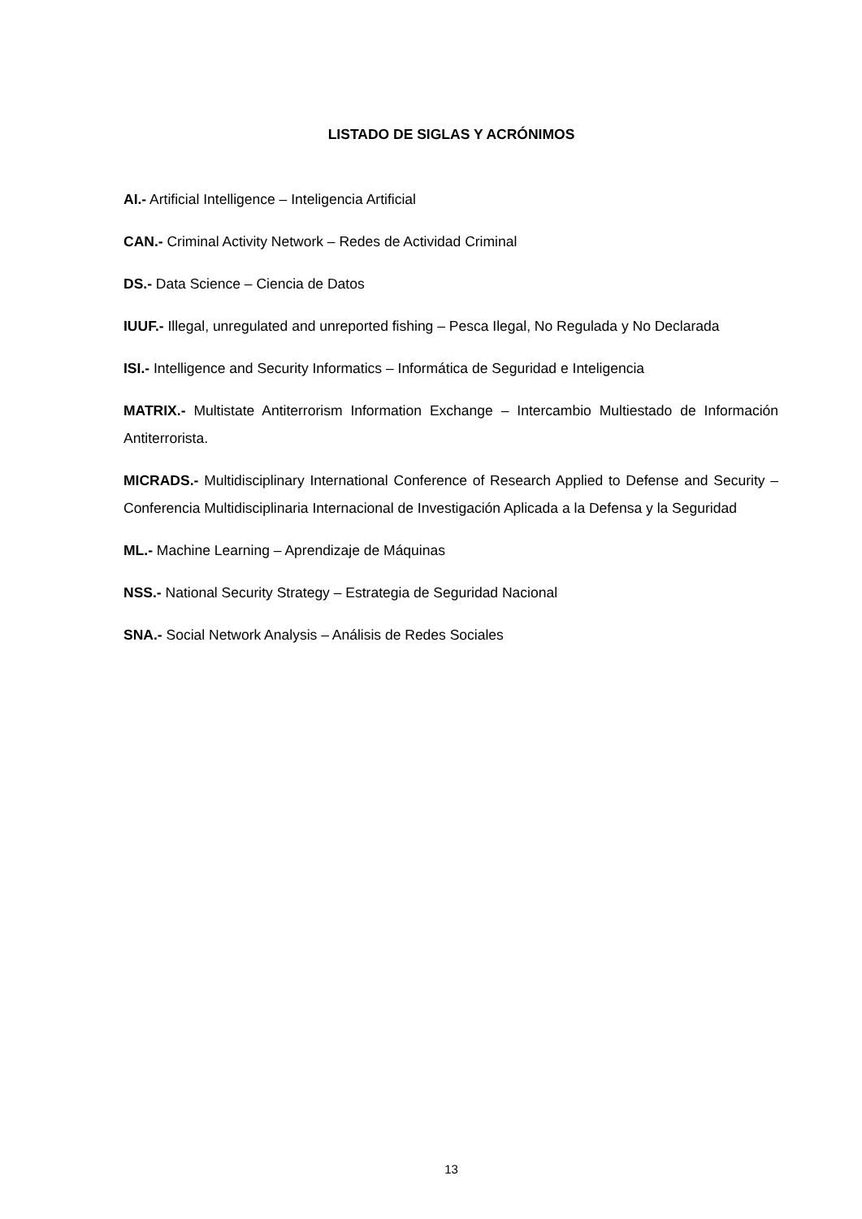LISTADO DE SIGLAS Y ACRÓNIMOS
AI.- Artificial Intelligence – Inteligencia Artificial
CAN.- Criminal Activity Network – Redes de Actividad Criminal
DS.- Data Science – Ciencia de Datos
IUUF.- Illegal, unregulated and unreported fishing – Pesca Ilegal, No Regulada y No Declarada
ISI.- Intelligence and Security Informatics – Informática de Seguridad e Inteligencia
MATRIX.- Multistate Antiterrorism Information Exchange – Intercambio Multiestado de Información Antiterrorista.
MICRADS.- Multidisciplinary International Conference of Research Applied to Defense and Security – Conferencia Multidisciplinaria Internacional de Investigación Aplicada a la Defensa y la Seguridad
ML.- Machine Learning – Aprendizaje de Máquinas
NSS.- National Security Strategy – Estrategia de Seguridad Nacional
SNA.- Social Network Analysis – Análisis de Redes Sociales
13